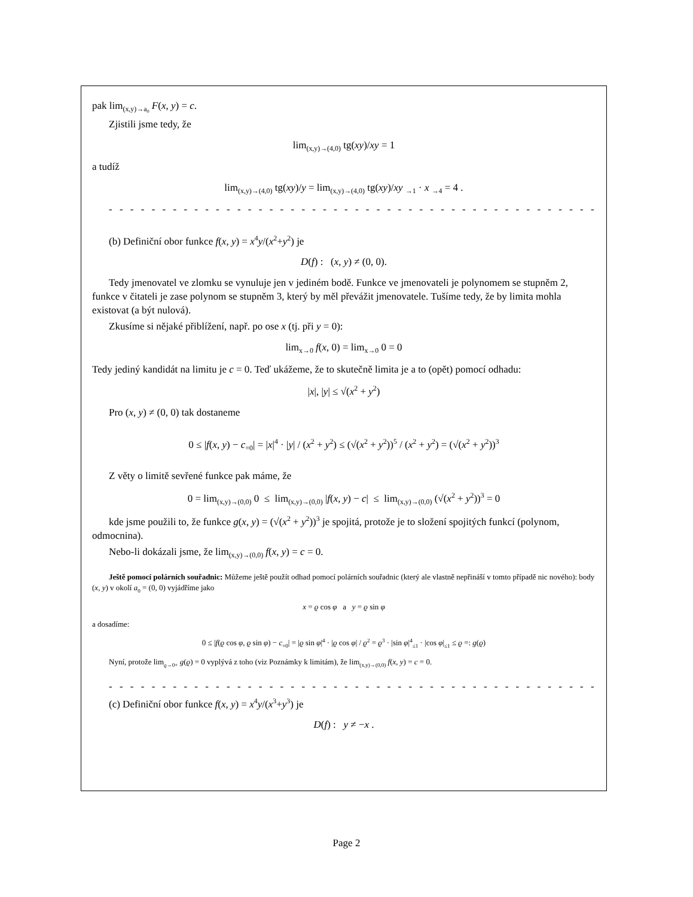pak lim<sub>(x,y)→a<sub>0</sub></sub> F(x, y) = c.
Zjistili jsme tedy, že
lim<sub>(x,y)→(4,0)</sub> tg(xy)/xy = 1
a tudíž
lim<sub>(x,y)→(4,0)</sub> tg(xy)/y = lim<sub>(x,y)→(4,0)</sub> tg(xy)/xy <sub>→1</sub> · x <sub>→4</sub> = 4 .
- - - - - - - - - - - - - - - - - - - - - - - - - - - - - - - - - - - - - - - - - - - - - - - - - - - - - - - - - - - -
(b) Definiční obor funkce f(x, y) = x<sup>4</sup>y/(x<sup>2</sup>+y<sup>2</sup>) je
D(f) : (x, y) ≠ (0, 0).
Tedy jmenovatel ve zlomku se vynuluje jen v jediném bodě. Funkce ve jmenovateli je polynomem se stupněm 2, funkce v čitateli je zase polynom se stupněm 3, který by měl převážit jmenovatele. Tušíme tedy, že by limita mohla existovat (a být nulová).
Zkusíme si nějaké přiblížení, např. po ose x (tj. při y = 0):
lim<sub>x→0</sub> f(x, 0) = lim<sub>x→0</sub> 0 = 0
Tedy jediný kandidát na limitu je c = 0. Teď ukážeme, že to skutečně limita je a to (opět) pomocí odhadu:
|x|, |y| ≤ √(x<sup>2</sup> + y<sup>2</sup>)
Pro (x, y) ≠ (0, 0) tak dostaneme
0 ≤ |f(x, y) − c<sub>=0</sub>| = |x|<sup>4</sup> · |y| / (x<sup>2</sup> + y<sup>2</sup>) ≤ (√(x<sup>2</sup> + y<sup>2</sup>))<sup>5</sup> / (x<sup>2</sup> + y<sup>2</sup>) = (√(x<sup>2</sup> + y<sup>2</sup>))<sup>3</sup>
Z věty o limitě sevřené funkce pak máme, že
0 = lim<sub>(x,y)→(0,0)</sub> 0 ≤ lim<sub>(x,y)→(0,0)</sub> |f(x, y) − c| ≤ lim<sub>(x,y)→(0,0)</sub> (√(x<sup>2</sup> + y<sup>2</sup>))<sup>3</sup> = 0
kde jsme použili to, že funkce g(x, y) = (√(x<sup>2</sup> + y<sup>2</sup>))<sup>3</sup> je spojitá, protože je to složení spojitých funkcí (polynom, odmocnina).
Nebo-li dokázali jsme, že lim<sub>(x,y)→(0,0)</sub> f(x, y) = c = 0.
Ještě pomocí polárních souřadnic: Můžeme ještě použít odhad pomocí polárních souřadnic (který ale vlastně nepřináší v tomto případě nic nového): body (x, y) v okolí a<sub>0</sub> = (0, 0) vyjádříme jako
x = ϱ cos φ a y = ϱ sin φ
a dosadíme:
0 ≤ |f(ϱ cos φ, ϱ sin φ) − c<sub>=0</sub>| = |ϱ sin φ|<sup>4</sup> · |ϱ cos φ| / ϱ<sup>2</sup> = ϱ<sup>3</sup> · |sin φ|<sup>4</sup><sub>≤1</sub> · |cos φ|<sub>≤1</sub> ≤ ϱ =: g(ϱ)
Nyní, protože lim<sub>ϱ→0+</sub> g(ϱ) = 0 vyplývá z toho (viz Poznámky k limitám), že lim<sub>(x,y)→(0,0)</sub> f(x, y) = c = 0.
- - - - - - - - - - - - - - - - - - - - - - - - - - - - - - - - - - - - - - - - - - - - - - - - - - - - - - - - - - - -
(c) Definiční obor funkce f(x, y) = x<sup>4</sup>y/(x<sup>3</sup>+y<sup>3</sup>) je
D(f) : y ≠ −x .
Page 2